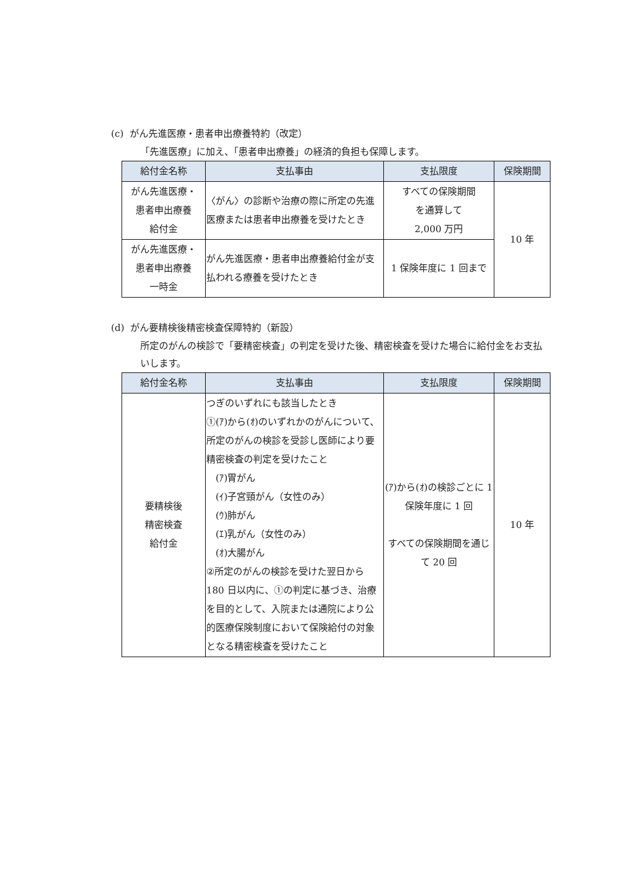(c) がん先進医療・患者申出療養特約（改定）
「先進医療」に加え、「患者申出療養」の経済的負担も保障します。
| 給付金名称 | 支払事由 | 支払限度 | 保険期間 |
| --- | --- | --- | --- |
| がん先進医療・ 患者申出療養 給付金 | 〈がん〉の診断や治療の際に所定の先進医療または患者申出療養を受けたとき | すべての保険期間 を通算して 2,000 万円 | 10 年 |
| がん先進医療・ 患者申出療養 一時金 | がん先進医療・患者申出療養給付金が支払われる療養を受けたとき | 1 保険年度に 1 回まで | |
(d) がん要精検後精密検査保障特約（新設）
所定のがんの検診で「要精密検査」の判定を受けた後、精密検査を受けた場合に給付金をお支払いします。
| 給付金名称 | 支払事由 | 支払限度 | 保険期間 |
| --- | --- | --- | --- |
| 要精検後 精密検査 給付金 | つぎのいずれにも該当したとき ①(ｱ)から(ｵ)のいずれかのがんについて、所定のがんの検診を受診し医師により要精密検査の判定を受けたこと (ｱ)胃がん (ｲ)子宮頸がん（女性のみ） (ｳ)肺がん (ｴ)乳がん（女性のみ） (ｵ)大腸がん ②所定のがんの検診を受けた翌日から 180 日以内に、①の判定に基づき、治療を目的として、入院または通院により公的医療保険制度において保険給付の対象となる精密検査を受けたこと | (ｱ)から(ｵ)の検診ごとに 1 保険年度に 1 回 すべての保険期間を通じて 20 回 | 10 年 |